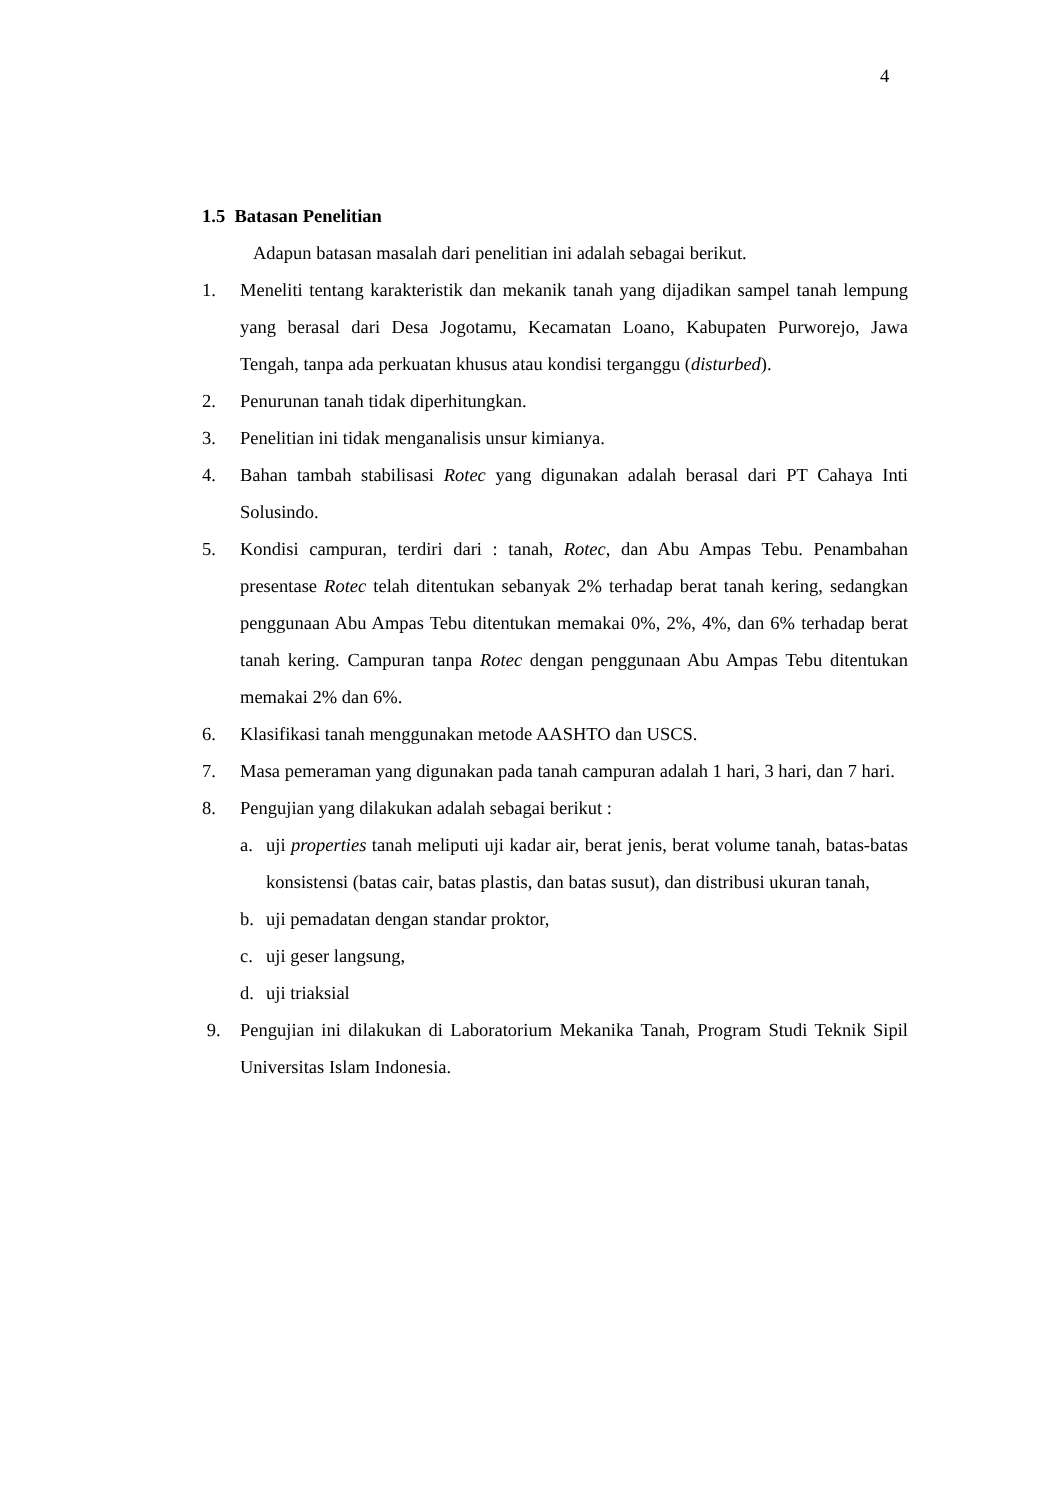4
1.5 Batasan Penelitian
Adapun batasan masalah dari penelitian ini adalah sebagai berikut.
1. Meneliti tentang karakteristik dan mekanik tanah yang dijadikan sampel tanah lempung yang berasal dari Desa Jogotamu, Kecamatan Loano, Kabupaten Purworejo, Jawa Tengah, tanpa ada perkuatan khusus atau kondisi terganggu (disturbed).
2. Penurunan tanah tidak diperhitungkan.
3. Penelitian ini tidak menganalisis unsur kimianya.
4. Bahan tambah stabilisasi Rotec yang digunakan adalah berasal dari PT Cahaya Inti Solusindo.
5. Kondisi campuran, terdiri dari : tanah, Rotec, dan Abu Ampas Tebu. Penambahan presentase Rotec telah ditentukan sebanyak 2% terhadap berat tanah kering, sedangkan penggunaan Abu Ampas Tebu ditentukan memakai 0%, 2%, 4%, dan 6% terhadap berat tanah kering. Campuran tanpa Rotec dengan penggunaan Abu Ampas Tebu ditentukan memakai 2% dan 6%.
6. Klasifikasi tanah menggunakan metode AASHTO dan USCS.
7. Masa pemeraman yang digunakan pada tanah campuran adalah 1 hari, 3 hari, dan 7 hari.
8. Pengujian yang dilakukan adalah sebagai berikut :
a. uji properties tanah meliputi uji kadar air, berat jenis, berat volume tanah, batas-batas konsistensi (batas cair, batas plastis, dan batas susut), dan distribusi ukuran tanah,
b. uji pemadatan dengan standar proktor,
c. uji geser langsung,
d. uji triaksial
9. Pengujian ini dilakukan di Laboratorium Mekanika Tanah, Program Studi Teknik Sipil Universitas Islam Indonesia.